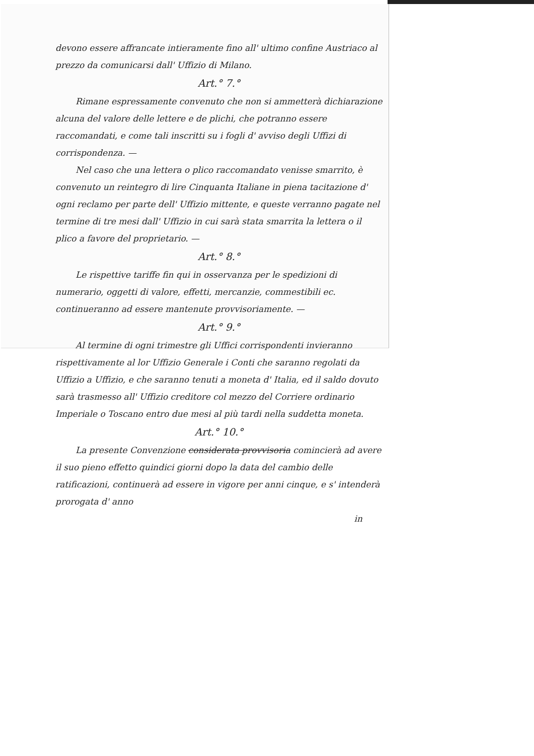devono essere affrancate intieramente fino all' ultimo confine Austriaco al prezzo da comunicarsi dall' Uffizio di Milano.
Art.° 7.°
Rimane espressamente convenuto che non si ammetterà dichiarazione alcuna del valore delle lettere e de plichi, che potranno essere raccomandati, e come tali inscritti su i fogli d' avviso degli Uffizi di corrispondenza. —
Nel caso che una lettera o plico raccomandato venisse smarrito, è convenuto un reintegro di lire Cinquanta Italiane in piena tacitazione d' ogni reclamo per parte dell' Uffizio mittente, e queste verranno pagate nel termine di tre mesi dall' Uffizio in cui sarà stata smarrita la lettera o il plico a favore del proprietario. —
Art.° 8.°
Le rispettive tariffe fin qui in osservanza per le spedizioni di numerario, oggetti di valore, effetti, mercanzie, commestibili ec. continueranno ad essere mantenute provvisoriamente. —
Art.° 9.°
Al termine di ogni trimestre gli Uffici corrispondenti invieranno rispettivamente al lor Uffizio Generale i Conti che saranno regolati da Uffizio a Uffizio, e che saranno tenuti a moneta d' Italia, ed il saldo dovuto sarà trasmesso all' Uffizio creditore col mezzo del Corriere ordinario Imperiale o Toscano entro due mesi al più tardi nella suddetta moneta.
Art.° 10.°
La presente Convenzione considerata provvisoria comincierà ad avere il suo pieno effetto quindici giorni dopo la data del cambio delle ratificazioni, continuerà ad essere in vigore per anni cinque, e s' intenderà prorogata d' anno
in